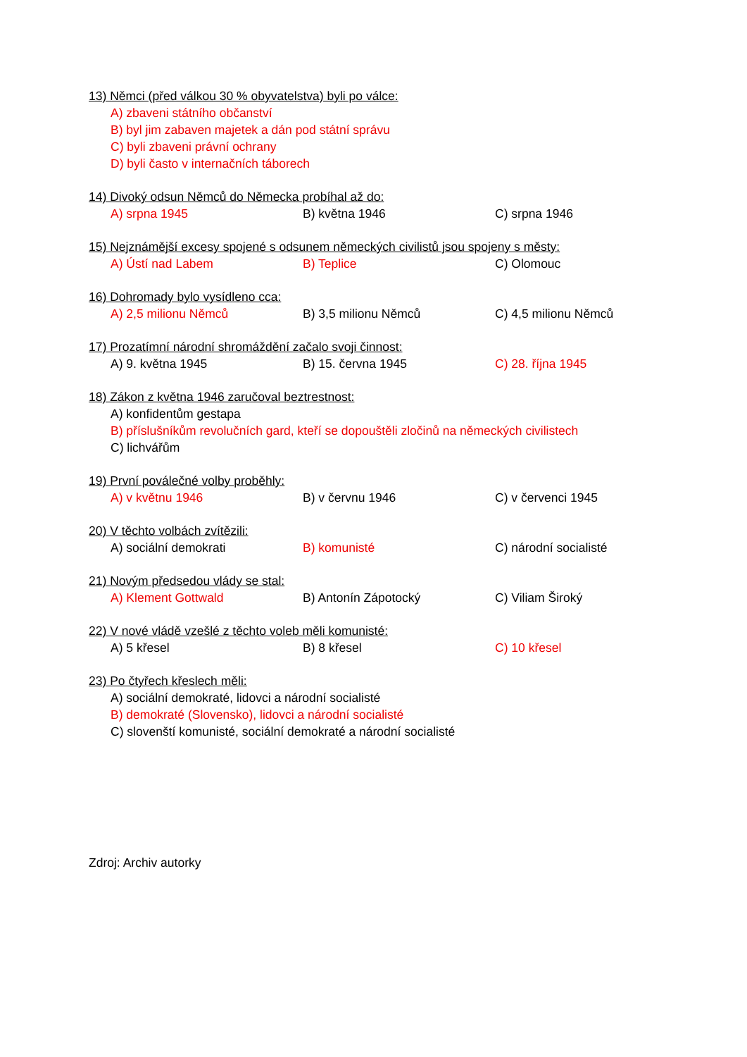13) Němci (před válkou 30 % obyvatelstva) byli po válce:
A) zbaveni státního občanství
B) byl jim zabaven majetek a dán pod státní správu
C) byli zbaveni právní ochrany
D) byli často v internačních táborech
14) Divoký odsun Němců do Německa probíhal až do:
A) srpna 1945 B) května 1946 C) srpna 1946
15) Nejznámější excesy spojené s odsunem německých civilistů jsou spojeny s městy:
A) Ústí nad Labem B) Teplice C) Olomouc
16) Dohromady bylo vysídleno cca:
A) 2,5 milionu Němců B) 3,5 milionu Němců C) 4,5 milionu Němců
17) Prozatímní národní shromáždění začalo svoji činnost:
A) 9. května 1945 B) 15. června 1945 C) 28. října 1945
18) Zákon z května 1946 zaručoval beztrestnost:
A) konfidentům gestapa
B) příslušníkům revolučních gard, kteří se dopouštěli zločinů na německých civilistech
C) lichvářům
19) První poválečné volby proběhly:
A) v květnu 1946 B) v červnu 1946 C) v červenci 1945
20) V těchto volbách zvítězili:
A) sociální demokrati B) komunisté C) národní socialisté
21) Novým předsedou vlády se stal:
A) Klement Gottwald B) Antonín Zápotocký C) Viliam Široký
22) V nové vládě vzešlé z těchto voleb měli komunisté:
A) 5 křesel B) 8 křesel C) 10 křesel
23) Po čtyřech křeslech měli:
A) sociální demokraté, lidovci a národní socialisté
B) demokraté (Slovensko), lidovci a národní socialisté
C) slovenští komunisté, sociální demokraté a národní socialisté
Zdroj: Archiv autorky